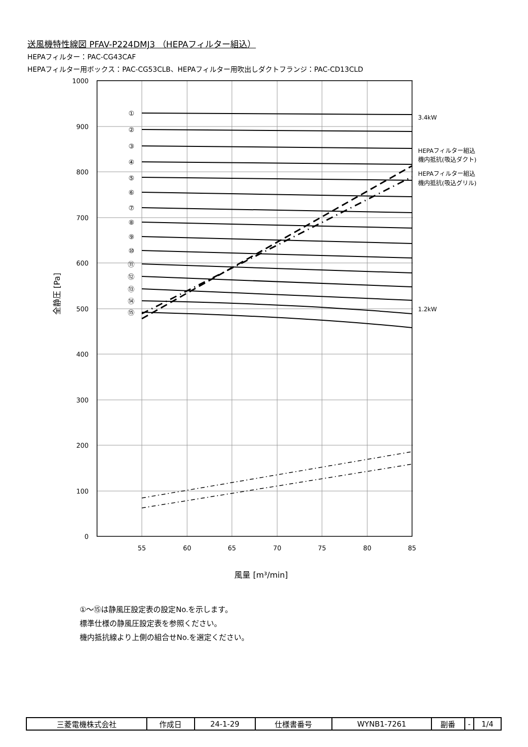送風機特性線図 PFAV-P224DMJ3 （HEPAフィルター組込）
HEPAフィルター：PAC-CG43CAF
HEPAフィルター用ボックス：PAC-CG53CLB、HEPAフィルター用吹出しダクトフランジ：PAC-CD13CLD
1000
900
800
700
600
500
400
300
200
100
0
55
60
65
70
75
80
85
風量 [m³/min]
全静圧 [Pa]
①
②
③
④
⑤
⑥
⑦
⑧
⑨
⑩
⑪
⑫
⑬
⑭
⑮
3.4kW
HEPAフィルター組込
機内抵抗(吸込ダクト)
HEPAフィルター組込
機内抵抗(吸込グリル)
1.2kW
①～⑮は静風圧設定表の設定No.を示します。
標準仕様の静風圧設定表を参照ください。
機内抵抗線より上側の組合せNo.を選定ください。
| 三菱電機株式会社 | 作成日 | 24-1-29 | 仕様書番号 | WYNB1-7261 | 副番 | - | 1/4 |